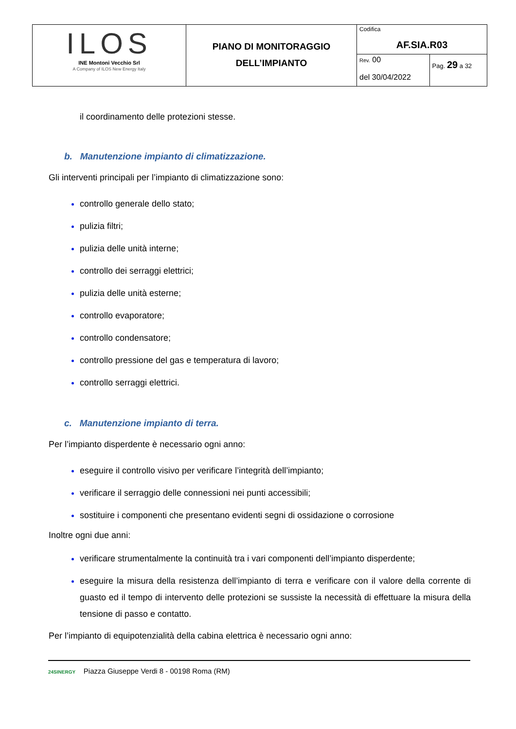| ILOS INE Montoni Vecchio Srl A Company of ILOS New Energy Italy | PIANO DI MONITORAGGIO DELL’IMPIANTO | Codifica AF.SIA.R03 | |
| | | Rev. 00 del 30/04/2022 | Pag. 29 a 32 |
il coordinamento delle protezioni stesse.
b. Manutenzione impianto di climatizzazione.
Gli interventi principali per l’impianto di climatizzazione sono:
controllo generale dello stato;
pulizia filtri;
pulizia delle unità interne;
controllo dei serraggi elettrici;
pulizia delle unità esterne;
controllo evaporatore;
controllo condensatore;
controllo pressione del gas e temperatura di lavoro;
controllo serraggi elettrici.
c. Manutenzione impianto di terra.
Per l’impianto disperdente è necessario ogni anno:
eseguire il controllo visivo per verificare l’integrità dell’impianto;
verificare il serraggio delle connessioni nei punti accessibili;
sostituire i componenti che presentano evidenti segni di ossidazione o corrosione
Inoltre ogni due anni:
verificare strumentalmente la continuità tra i vari componenti dell’impianto disperdente;
eseguire la misura della resistenza dell’impianto di terra e verificare con il valore della corrente di guasto ed il tempo di intervento delle protezioni se sussiste la necessità di effettuare la misura della tensione di passo e contatto.
Per l’impianto di equipotenzialità della cabina elettrica è necessario ogni anno:
24SINERGY Piazza Giuseppe Verdi 8 - 00198 Roma (RM)